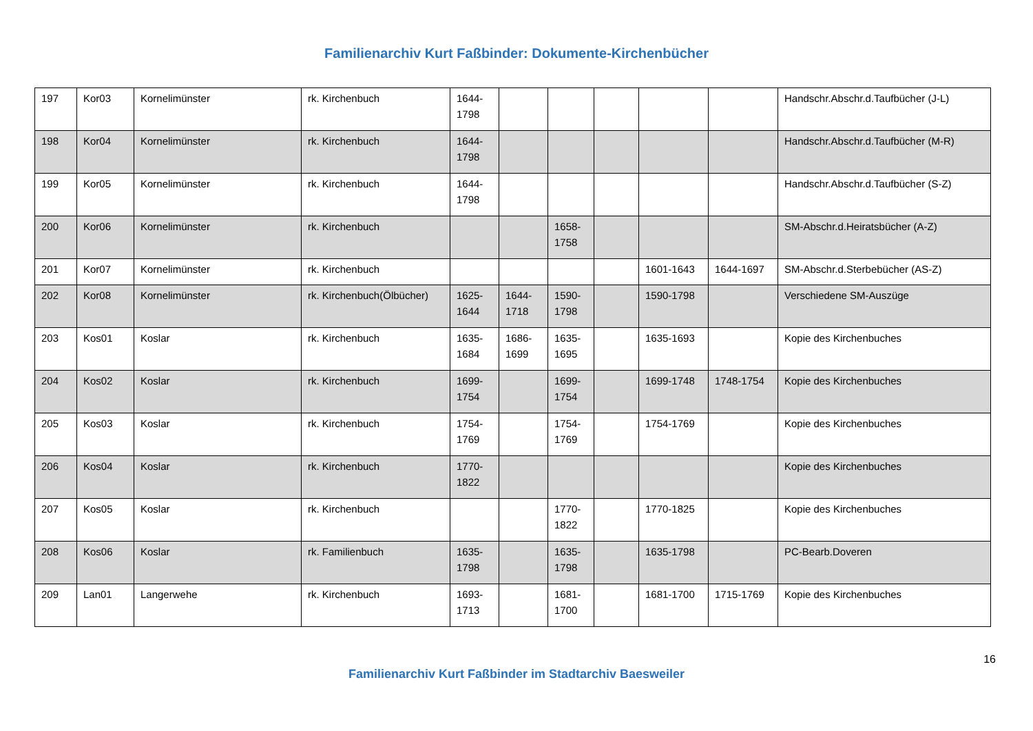Familienarchiv Kurt Faßbinder: Dokumente-Kirchenbücher
| 197 | Kor03 | Kornelimünster | rk. Kirchenbuch | 1644- 1798 | | | | | | Handschr.Abschr.d.Taufbücher (J-L) |
| 198 | Kor04 | Kornelimünster | rk. Kirchenbuch | 1644- 1798 | | | | | | Handschr.Abschr.d.Taufbücher (M-R) |
| 199 | Kor05 | Kornelimünster | rk. Kirchenbuch | 1644- 1798 | | | | | | Handschr.Abschr.d.Taufbücher (S-Z) |
| 200 | Kor06 | Kornelimünster | rk. Kirchenbuch | | | 1658- 1758 | | | | SM-Abschr.d.Heiratsbücher (A-Z) |
| 201 | Kor07 | Kornelimünster | rk. Kirchenbuch | | | | | 1601-1643 | 1644-1697 | SM-Abschr.d.Sterbebücher (AS-Z) |
| 202 | Kor08 | Kornelimünster | rk. Kirchenbuch(Ölbücher) | 1625- 1644 | 1644- 1718 | 1590- 1798 | | 1590-1798 | | Verschiedene SM-Auszüge |
| 203 | Kos01 | Koslar | rk. Kirchenbuch | 1635- 1684 | 1686- 1699 | 1635- 1695 | | 1635-1693 | | Kopie des Kirchenbuches |
| 204 | Kos02 | Koslar | rk. Kirchenbuch | 1699- 1754 | | 1699- 1754 | | 1699-1748 | 1748-1754 | Kopie des Kirchenbuches |
| 205 | Kos03 | Koslar | rk. Kirchenbuch | 1754- 1769 | | 1754- 1769 | | 1754-1769 | | Kopie des Kirchenbuches |
| 206 | Kos04 | Koslar | rk. Kirchenbuch | 1770- 1822 | | | | | | Kopie des Kirchenbuches |
| 207 | Kos05 | Koslar | rk. Kirchenbuch | | | 1770- 1822 | | 1770-1825 | | Kopie des Kirchenbuches |
| 208 | Kos06 | Koslar | rk. Familienbuch | 1635- 1798 | | 1635- 1798 | | 1635-1798 | | PC-Bearb.Doveren |
| 209 | Lan01 | Langerwehe | rk. Kirchenbuch | 1693- 1713 | | 1681- 1700 | | 1681-1700 | 1715-1769 | Kopie des Kirchenbuches |
16
Familienarchiv Kurt Faßbinder im Stadtarchiv Baesweiler